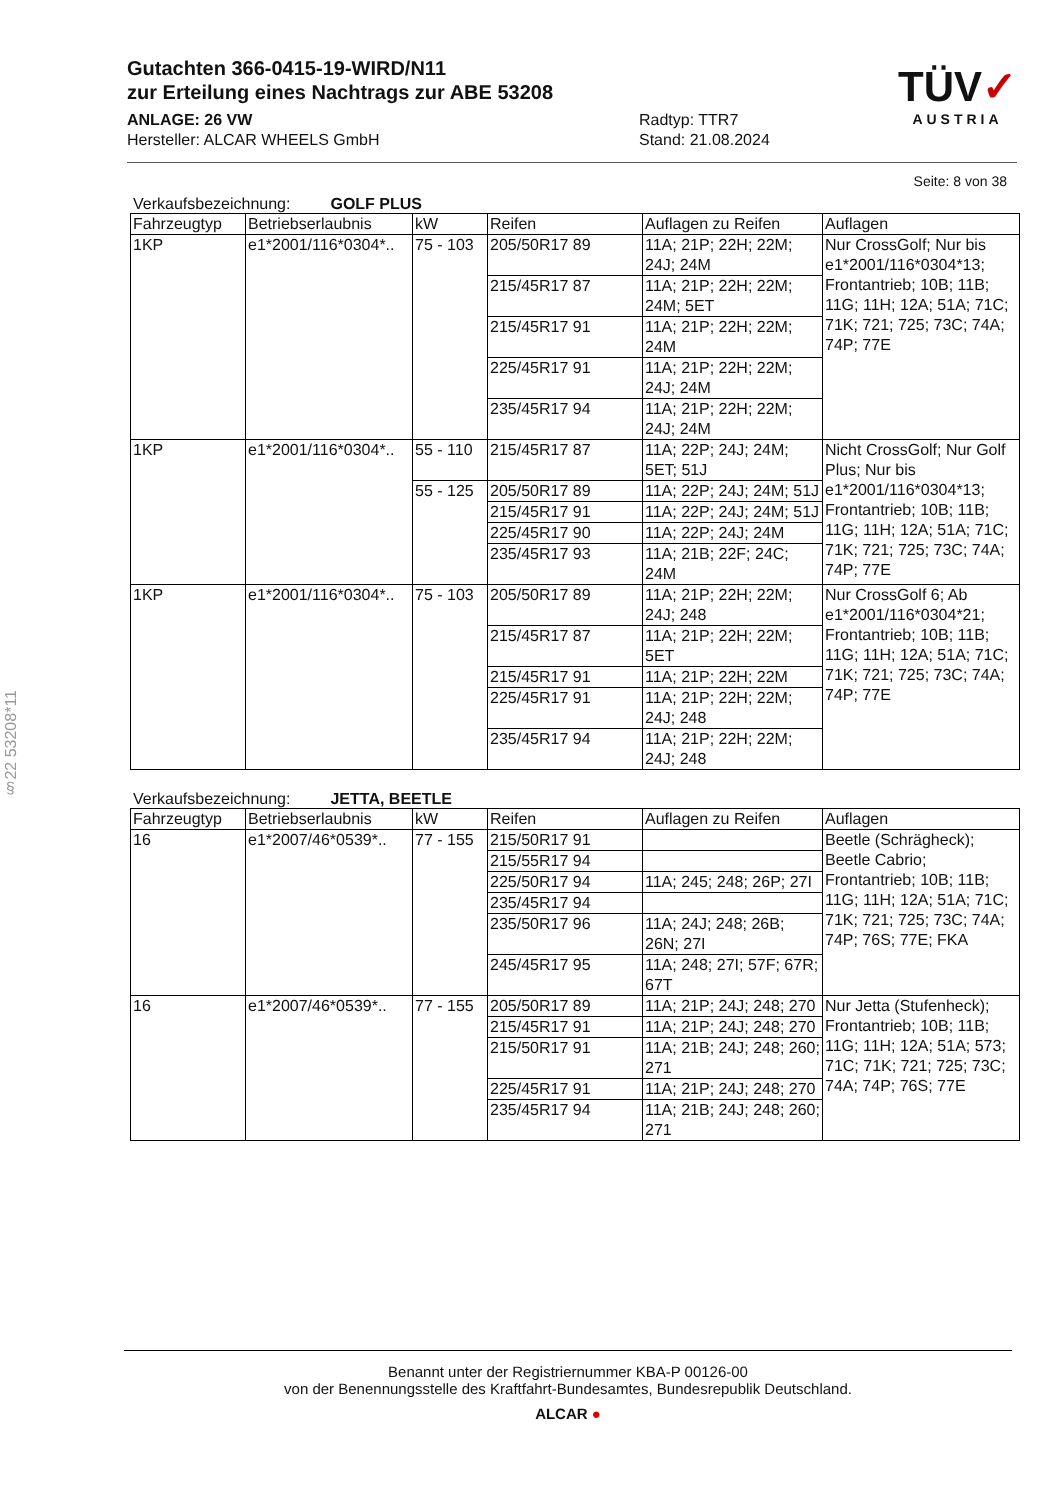§22 53208*11
Gutachten 366-0415-19-WIRD/N11
zur Erteilung eines Nachtrags zur ABE 53208
TÜV✓
AUSTRIA
ANLAGE: 26 VW
Hersteller: ALCAR WHEELS GmbH
Radtyp: TTR7
Stand: 21.08.2024
Seite: 8 von 38
Verkaufsbezeichnung: GOLF PLUS
| Fahrzeugtyp | Betriebserlaubnis | kW | Reifen | Auflagen zu Reifen | Auflagen |
| --- | --- | --- | --- | --- | --- |
| 1KP | e1*2001/116*0304*.. | 75 - 103 | 205/50R17 89 | 11A; 21P; 22H; 22M; 24J; 24M | Nur CrossGolf; Nur bis e1*2001/116*0304*13; Frontantrieb; 10B; 11B; 11G; 11H; 12A; 51A; 71C; 71K; 721; 725; 73C; 74A; 74P; 77E |
| | | | 215/45R17 87 | 11A; 21P; 22H; 22M; 24M; 5ET | |
| | | | 215/45R17 91 | 11A; 21P; 22H; 22M; 24M | |
| | | | 225/45R17 91 | 11A; 21P; 22H; 22M; 24J; 24M | |
| | | | 235/45R17 94 | 11A; 21P; 22H; 22M; 24J; 24M | |
| 1KP | e1*2001/116*0304*.. | 55 - 110 | 215/45R17 87 | 11A; 22P; 24J; 24M; 5ET; 51J | Nicht CrossGolf; Nur Golf Plus; Nur bis e1*2001/116*0304*13; Frontantrieb; 10B; 11B; 11G; 11H; 12A; 51A; 71C; 71K; 721; 725; 73C; 74A; 74P; 77E |
| | | 55 - 125 | 205/50R17 89 | 11A; 22P; 24J; 24M; 51J | |
| | | | 215/45R17 91 | 11A; 22P; 24J; 24M; 51J | |
| | | | 225/45R17 90 | 11A; 22P; 24J; 24M | |
| | | | 235/45R17 93 | 11A; 21B; 22F; 24C; 24M | |
| 1KP | e1*2001/116*0304*.. | 75 - 103 | 205/50R17 89 | 11A; 21P; 22H; 22M; 24J; 248 | Nur CrossGolf 6; Ab e1*2001/116*0304*21; Frontantrieb; 10B; 11B; 11G; 11H; 12A; 51A; 71C; 71K; 721; 725; 73C; 74A; 74P; 77E |
| | | | 215/45R17 87 | 11A; 21P; 22H; 22M; 5ET | |
| | | | 215/45R17 91 | 11A; 21P; 22H; 22M | |
| | | | 225/45R17 91 | 11A; 21P; 22H; 22M; 24J; 248 | |
| | | | 235/45R17 94 | 11A; 21P; 22H; 22M; 24J; 248 | |
Verkaufsbezeichnung: JETTA, BEETLE
| Fahrzeugtyp | Betriebserlaubnis | kW | Reifen | Auflagen zu Reifen | Auflagen |
| --- | --- | --- | --- | --- | --- |
| 16 | e1*2007/46*0539*.. | 77 - 155 | 215/50R17 91 | | Beetle (Schrägheck); Beetle Cabrio; Frontantrieb; 10B; 11B; 11G; 11H; 12A; 51A; 71C; 71K; 721; 725; 73C; 74A; 74P; 76S; 77E; FKA |
| | | | 215/55R17 94 | | |
| | | | 225/50R17 94 | 11A; 245; 248; 26P; 27I | |
| | | | 235/45R17 94 | | |
| | | | 235/50R17 96 | 11A; 24J; 248; 26B; 26N; 27I | |
| | | | 245/45R17 95 | 11A; 248; 27I; 57F; 67R; 67T | |
| 16 | e1*2007/46*0539*.. | 77 - 155 | 205/50R17 89 | 11A; 21P; 24J; 248; 270 | Nur Jetta (Stufenheck); Frontantrieb; 10B; 11B; 11G; 11H; 12A; 51A; 573; 71C; 71K; 721; 725; 73C; 74A; 74P; 76S; 77E |
| | | | 215/45R17 91 | 11A; 21P; 24J; 248; 270 | |
| | | | 215/50R17 91 | 11A; 21B; 24J; 248; 260; 271 | |
| | | | 225/45R17 91 | 11A; 21P; 24J; 248; 270 | |
| | | | 235/45R17 94 | 11A; 21B; 24J; 248; 260; 271 | |
Benannt unter der Registriernummer KBA-P 00126-00
von der Benennungsstelle des Kraftfahrt-Bundesamtes, Bundesrepublik Deutschland.
ALCAR ●